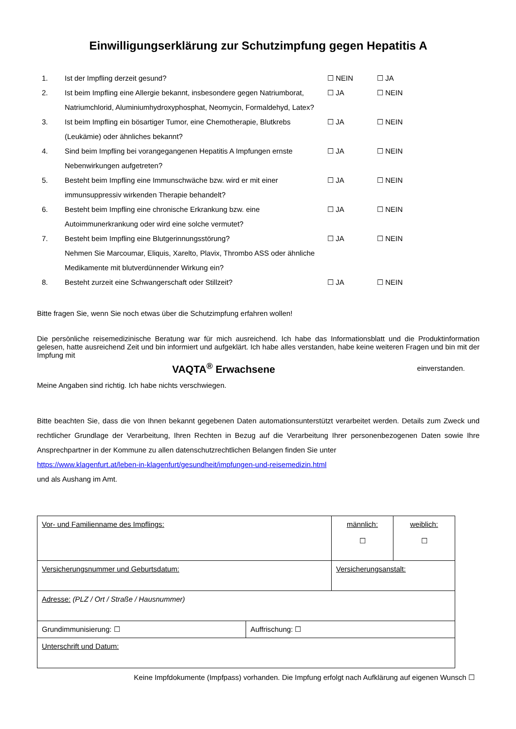Einwilligungserklärung zur Schutzimpfung gegen Hepatitis A
| 1. | Ist der Impfling derzeit gesund? | ☐ NEIN | ☐ JA |
| 2. | Ist beim Impfling eine Allergie bekannt, insbesondere gegen Natriumborat, Natriumchlorid, Aluminiumhydroxyphosphat, Neomycin, Formaldehyd, Latex? | ☐ JA | ☐ NEIN |
| 3. | Ist beim Impfling ein bösartiger Tumor, eine Chemotherapie, Blutkrebs (Leukämie) oder ähnliches bekannt? | ☐ JA | ☐ NEIN |
| 4. | Sind beim Impfling bei vorangegangenen Hepatitis A Impfungen ernste Nebenwirkungen aufgetreten? | ☐ JA | ☐ NEIN |
| 5. | Besteht beim Impfling eine Immunschwäche bzw. wird er mit einer immunsuppressiv wirkenden Therapie behandelt? | ☐ JA | ☐ NEIN |
| 6. | Besteht beim Impfling eine chronische Erkrankung bzw. eine Autoimmunerkrankung oder wird eine solche vermutet? | ☐ JA | ☐ NEIN |
| 7. | Besteht beim Impfling eine Blutgerinnungsstörung? Nehmen Sie Marcoumar, Eliquis, Xarelto, Plavix, Thrombo ASS oder ähnliche Medikamente mit blutverdünnender Wirkung ein? | ☐ JA | ☐ NEIN |
| 8. | Besteht zurzeit eine Schwangerschaft oder Stillzeit? | ☐ JA | ☐ NEIN |
Bitte fragen Sie, wenn Sie noch etwas über die Schutzimpfung erfahren wollen!
Die persönliche reisemedizinische Beratung war für mich ausreichend. Ich habe das Informationsblatt und die Produktinformation gelesen, hatte ausreichend Zeit und bin informiert und aufgeklärt. Ich habe alles verstanden, habe keine weiteren Fragen und bin mit der Impfung mit
VAQTA<sup>®</sup> Erwachsene einverstanden.
Meine Angaben sind richtig. Ich habe nichts verschwiegen.
Bitte beachten Sie, dass die von Ihnen bekannt gegebenen Daten automationsunterstützt verarbeitet werden. Details zum Zweck und rechtlicher Grundlage der Verarbeitung, Ihren Rechten in Bezug auf die Verarbeitung Ihrer personenbezogenen Daten sowie Ihre Ansprechpartner in der Kommune zu allen datenschutzrechtlichen Belangen finden Sie unter
https://www.klagenfurt.at/leben-in-klagenfurt/gesundheit/impfungen-und-reisemedizin.html
und als Aushang im Amt.
| Vor- und Familienname des Impflings: | | männlich: ☐ | weiblich: ☐ |
| Versicherungsnummer und Geburtsdatum: | | Versicherungsanstalt: | |
| Adresse: (PLZ / Ort / Straße / Hausnummer) | | | |
| Grundimmunisierung: ☐ | Auffrischung: ☐ | | |
| Unterschrift und Datum: | | | |
Keine Impfdokumente (Impfpass) vorhanden. Die Impfung erfolgt nach Aufklärung auf eigenen Wunsch ☐